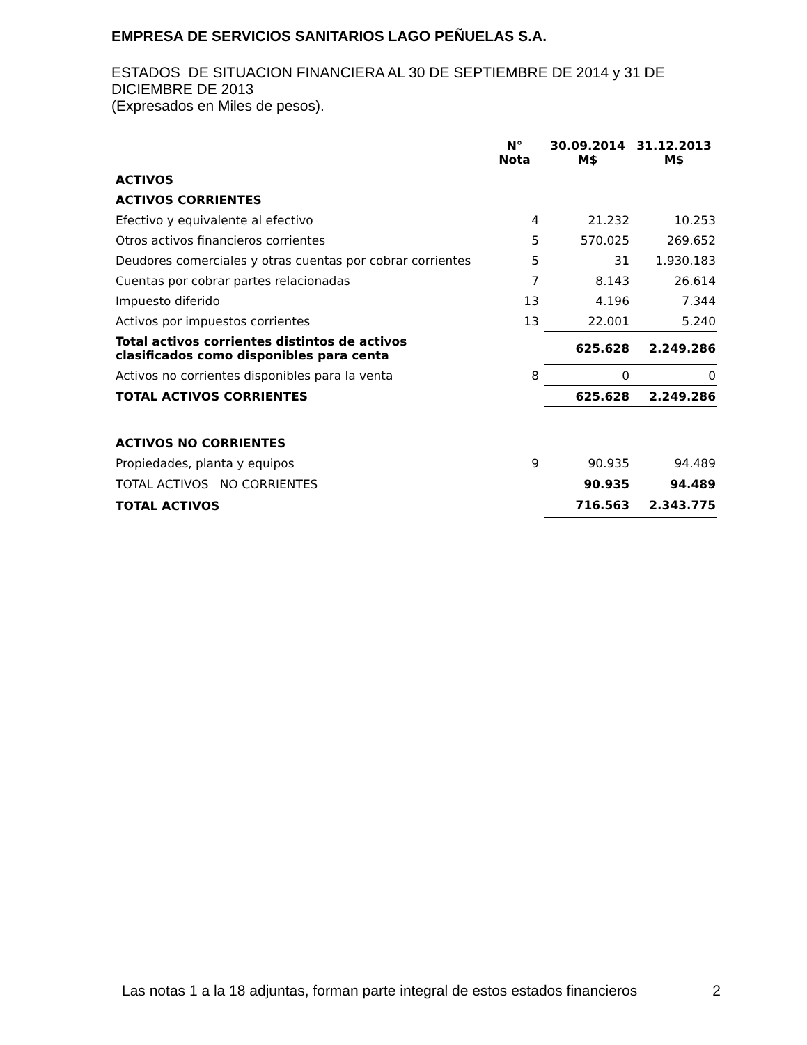EMPRESA DE SERVICIOS SANITARIOS LAGO PEÑUELAS S.A.
ESTADOS DE SITUACION FINANCIERA AL 30 DE SEPTIEMBRE DE 2014 y 31 DE DICIEMBRE DE 2013
(Expresados en Miles de pesos).
| | N° Nota | 30.09.2014 M$ | 31.12.2013 M$ |
| --- | --- | --- | --- |
| ACTIVOS | | | |
| ACTIVOS CORRIENTES | | | |
| Efectivo y equivalente al efectivo | 4 | 21.232 | 10.253 |
| Otros activos financieros corrientes | 5 | 570.025 | 269.652 |
| Deudores comerciales y otras cuentas por cobrar corrientes | 5 | 31 | 1.930.183 |
| Cuentas por cobrar partes relacionadas | 7 | 8.143 | 26.614 |
| Impuesto diferido | 13 | 4.196 | 7.344 |
| Activos por impuestos corrientes | 13 | 22.001 | 5.240 |
| Total activos corrientes distintos de activos clasificados como disponibles para centa | | 625.628 | 2.249.286 |
| Activos no corrientes disponibles para la venta | 8 | 0 | 0 |
| TOTAL ACTIVOS CORRIENTES | | 625.628 | 2.249.286 |
| ACTIVOS NO CORRIENTES | | | |
| Propiedades, planta y equipos | 9 | 90.935 | 94.489 |
| TOTAL ACTIVOS NO CORRIENTES | | 90.935 | 94.489 |
| TOTAL ACTIVOS | | 716.563 | 2.343.775 |
Las notas 1 a la 18 adjuntas, forman parte integral de estos estados financieros 2